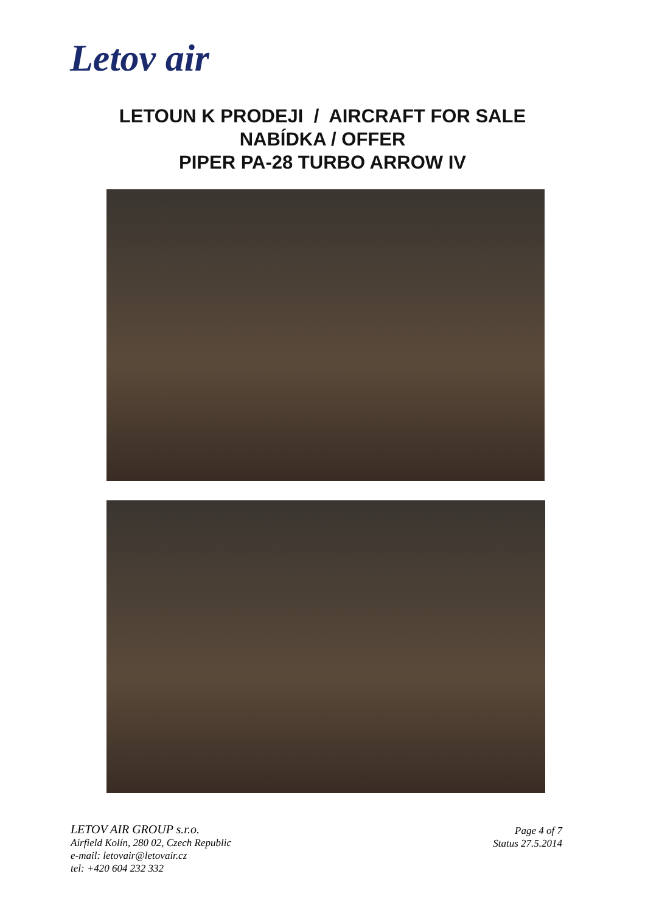Letov air
LETOUN K PRODEJI / AIRCRAFT FOR SALE
NABÍDKA / OFFER
PIPER PA-28 TURBO ARROW IV
LETOV AIR GROUP s.r.o.
Airfield Kolín, 280 02, Czech Republic
e-mail: letovair@letovair.cz
tel: +420 604 232 332
Page 4 of 7
Status 27.5.2014